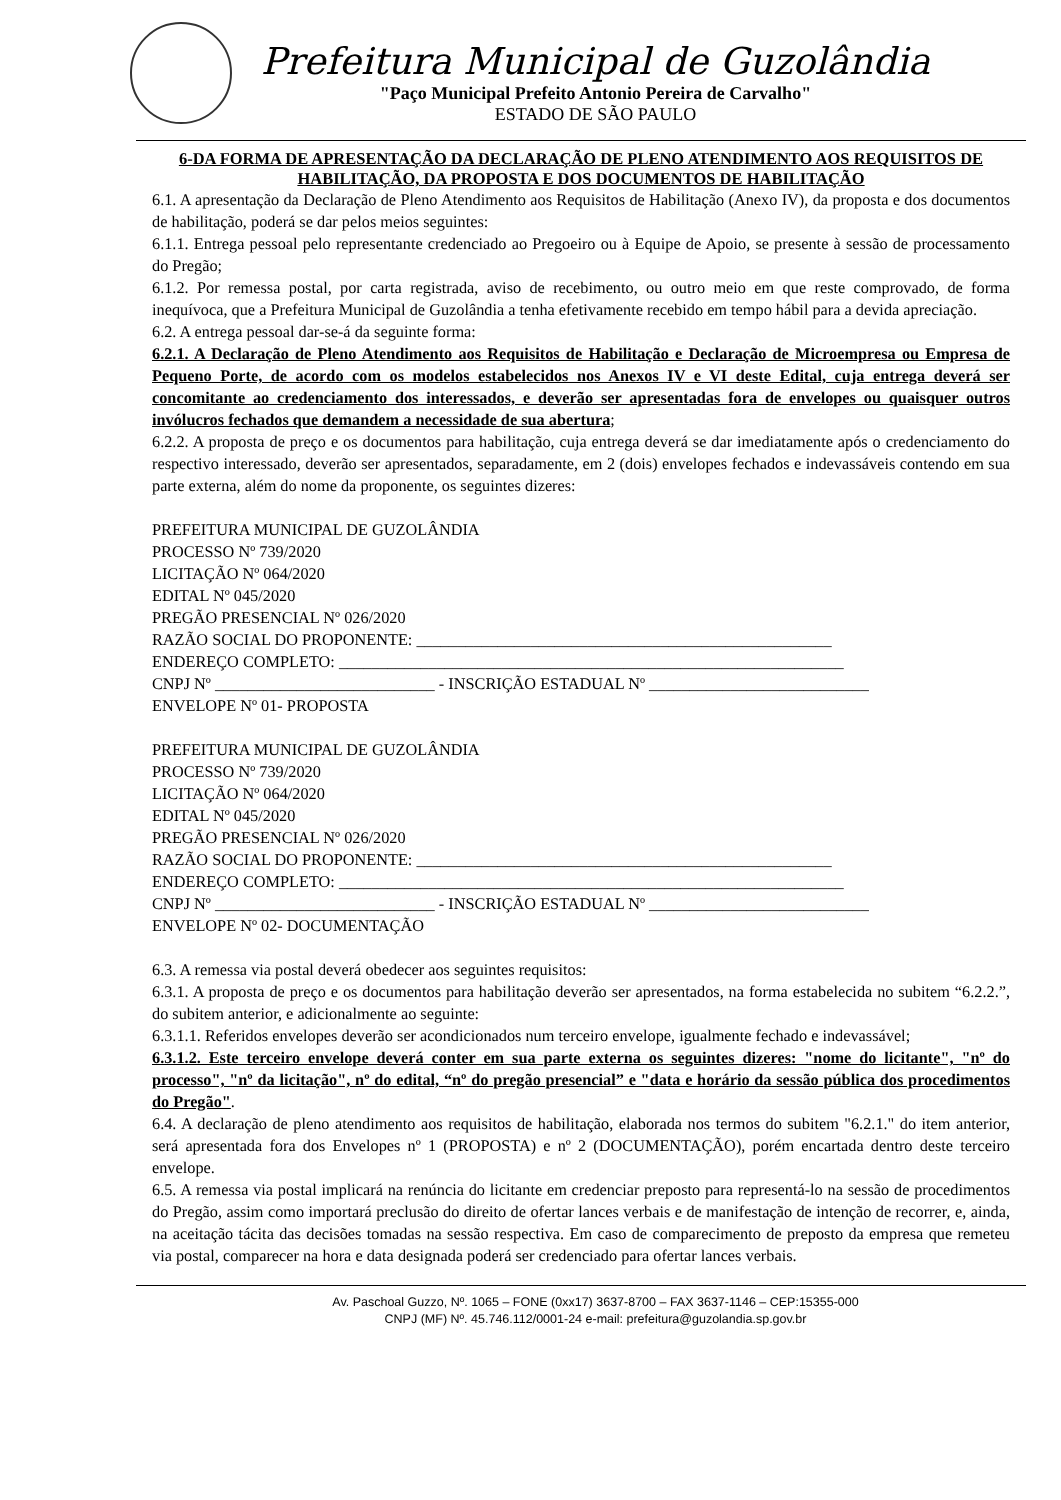Prefeitura Municipal de Guzolândia
"Paço Municipal Prefeito Antonio Pereira de Carvalho"
ESTADO DE SÃO PAULO
6-DA FORMA DE APRESENTAÇÃO DA DECLARAÇÃO DE PLENO ATENDIMENTO AOS REQUISITOS DE HABILITAÇÃO, DA PROPOSTA E DOS DOCUMENTOS DE HABILITAÇÃO
6.1. A apresentação da Declaração de Pleno Atendimento aos Requisitos de Habilitação (Anexo IV), da proposta e dos documentos de habilitação, poderá se dar pelos meios seguintes:
6.1.1. Entrega pessoal pelo representante credenciado ao Pregoeiro ou à Equipe de Apoio, se presente à sessão de processamento do Pregão;
6.1.2. Por remessa postal, por carta registrada, aviso de recebimento, ou outro meio em que reste comprovado, de forma inequívoca, que a Prefeitura Municipal de Guzolândia a tenha efetivamente recebido em tempo hábil para a devida apreciação.
6.2. A entrega pessoal dar-se-á da seguinte forma:
6.2.1. A Declaração de Pleno Atendimento aos Requisitos de Habilitação e Declaração de Microempresa ou Empresa de Pequeno Porte, de acordo com os modelos estabelecidos nos Anexos IV e VI deste Edital, cuja entrega deverá ser concomitante ao credenciamento dos interessados, e deverão ser apresentadas fora de envelopes ou quaisquer outros invólucros fechados que demandem a necessidade de sua abertura;
6.2.2. A proposta de preço e os documentos para habilitação, cuja entrega deverá se dar imediatamente após o credenciamento do respectivo interessado, deverão ser apresentados, separadamente, em 2 (dois) envelopes fechados e indevassáveis contendo em sua parte externa, além do nome da proponente, os seguintes dizeres:
PREFEITURA MUNICIPAL DE GUZOLÂNDIA
PROCESSO Nº 739/2020
LICITAÇÃO Nº 064/2020
EDITAL Nº 045/2020
PREGÃO PRESENCIAL Nº 026/2020
RAZÃO SOCIAL DO PROPONENTE: ___________________________________________________
ENDEREÇO COMPLETO: ______________________________________________________________
CNPJ Nº ___________________________ - INSCRIÇÃO ESTADUAL Nº ___________________________
ENVELOPE Nº 01- PROPOSTA
PREFEITURA MUNICIPAL DE GUZOLÂNDIA
PROCESSO Nº 739/2020
LICITAÇÃO Nº 064/2020
EDITAL Nº 045/2020
PREGÃO PRESENCIAL Nº 026/2020
RAZÃO SOCIAL DO PROPONENTE: ___________________________________________________
ENDEREÇO COMPLETO: ______________________________________________________________
CNPJ Nº ___________________________ - INSCRIÇÃO ESTADUAL Nº ___________________________
ENVELOPE Nº 02- DOCUMENTAÇÃO
6.3. A remessa via postal deverá obedecer aos seguintes requisitos:
6.3.1. A proposta de preço e os documentos para habilitação deverão ser apresentados, na forma estabelecida no subitem “6.2.2.”, do subitem anterior, e adicionalmente ao seguinte:
6.3.1.1. Referidos envelopes deverão ser acondicionados num terceiro envelope, igualmente fechado e indevassável;
6.3.1.2. Este terceiro envelope deverá conter em sua parte externa os seguintes dizeres: "nome do licitante", "nº do processo", "nº da licitação", nº do edital, “nº do pregão presencial” e "data e horário da sessão pública dos procedimentos do Pregão".
6.4. A declaração de pleno atendimento aos requisitos de habilitação, elaborada nos termos do subitem "6.2.1." do item anterior, será apresentada fora dos Envelopes nº 1 (PROPOSTA) e nº 2 (DOCUMENTAÇÃO), porém encartada dentro deste terceiro envelope.
6.5. A remessa via postal implicará na renúncia do licitante em credenciar preposto para representá-lo na sessão de procedimentos do Pregão, assim como importará preclusão do direito de ofertar lances verbais e de manifestação de intenção de recorrer, e, ainda, na aceitação tácita das decisões tomadas na sessão respectiva. Em caso de comparecimento de preposto da empresa que remeteu via postal, comparecer na hora e data designada poderá ser credenciado para ofertar lances verbais.
Av. Paschoal Guzzo, Nº. 1065 – FONE (0xx17) 3637-8700 – FAX 3637-1146 – CEP:15355-000
CNPJ (MF) Nº. 45.746.112/0001-24 e-mail: prefeitura@guzolandia.sp.gov.br